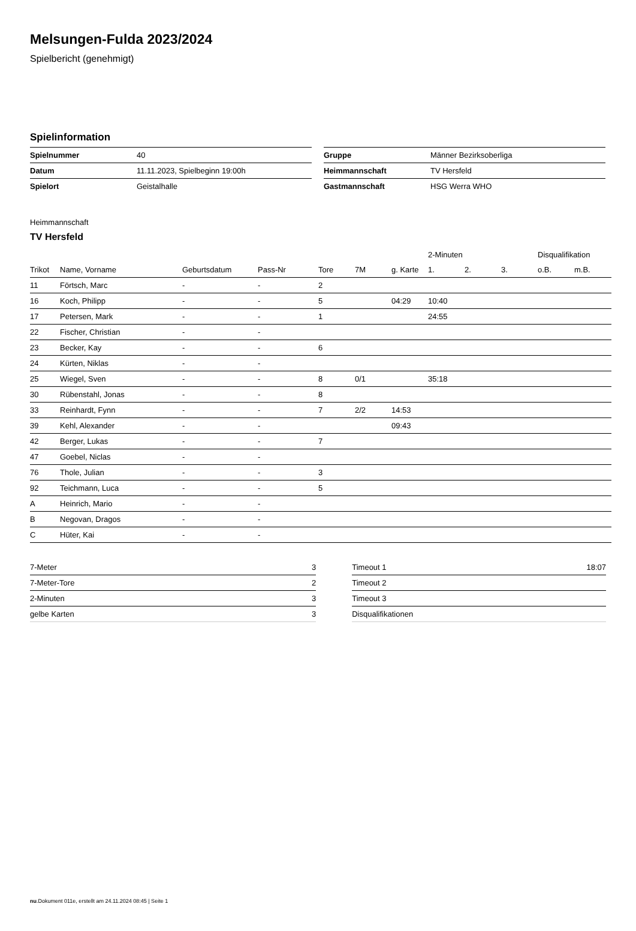Melsungen-Fulda 2023/2024
Spielbericht (genehmigt)
Spielinformation
| Spielnummer | 40 |
| Datum | 11.11.2023, Spielbeginn 19:00h |
| Spielort | Geistalhalle |
| Gruppe | Männer Bezirksoberliga |
| Heimmannschaft | TV Hersfeld |
| Gastmannschaft | HSG Werra WHO |
Heimmannschaft
TV Hersfeld
| | | | | | | | 2-Minuten | | | Disqualifikation | |
| --- | --- | --- | --- | --- | --- | --- | --- | --- | --- | --- | --- |
| Trikot | Name, Vorname | Geburtsdatum | Pass-Nr | Tore | 7M | g. Karte | 1. | 2. | 3. | o.B. | m.B. |
| 11 | Förtsch, Marc | - | - | 2 | | | | | | | |
| 16 | Koch, Philipp | - | - | 5 | | 04:29 | 10:40 | | | | |
| 17 | Petersen, Mark | - | - | 1 | | | 24:55 | | | | |
| 22 | Fischer, Christian | - | - | | | | | | | | |
| 23 | Becker, Kay | - | - | 6 | | | | | | | |
| 24 | Kürten, Niklas | - | - | | | | | | | | |
| 25 | Wiegel, Sven | - | - | 8 | 0/1 | | 35:18 | | | | |
| 30 | Rübenstahl, Jonas | - | - | 8 | | | | | | | |
| 33 | Reinhardt, Fynn | - | - | 7 | 2/2 | 14:53 | | | | | |
| 39 | Kehl, Alexander | - | - | | | 09:43 | | | | | |
| 42 | Berger, Lukas | - | - | 7 | | | | | | | |
| 47 | Goebel, Niclas | - | - | | | | | | | | |
| 76 | Thole, Julian | - | - | 3 | | | | | | | |
| 92 | Teichmann, Luca | - | - | 5 | | | | | | | |
| A | Heinrich, Mario | - | - | | | | | | | | |
| B | Negovan, Dragos | - | - | | | | | | | | |
| C | Hüter, Kai | - | - | | | | | | | | |
| 7-Meter | 3 |
| 7-Meter-Tore | 2 |
| 2-Minuten | 3 |
| gelbe Karten | 3 |
| Timeout 1 | 18:07 |
| Timeout 2 | |
| Timeout 3 | |
| Disqualifikationen | |
nu.Dokument 011e, erstellt am 24.11.2024 08:45 | Seite 1